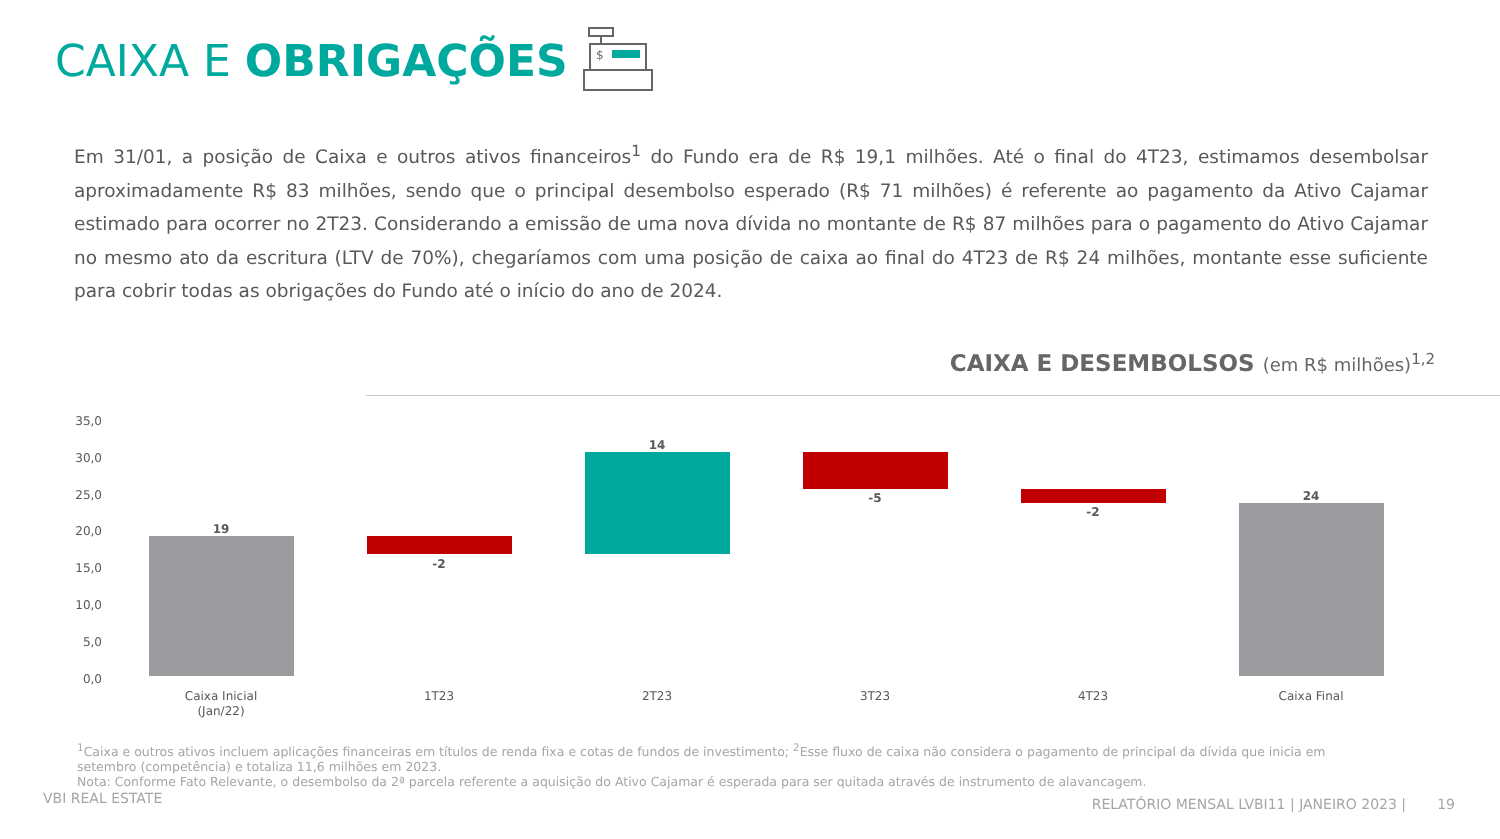CAIXA E OBRIGAÇÕES
$
Em 31/01, a posição de Caixa e outros ativos financeiros<sup>1</sup> do Fundo era de R$ 19,1 milhões. Até o final do 4T23, estimamos desembolsar aproximadamente R$ 83 milhões, sendo que o principal desembolso esperado (R$ 71 milhões) é referente ao pagamento da Ativo Cajamar estimado para ocorrer no 2T23. Considerando a emissão de uma nova dívida no montante de R$ 87 milhões para o pagamento do Ativo Cajamar no mesmo ato da escritura (LTV de 70%), chegaríamos com uma posição de caixa ao final do 4T23 de R$ 24 milhões, montante esse suficiente para cobrir todas as obrigações do Fundo até o início do ano de 2024.
CAIXA E DESEMBOLSOS (em R$ milhões)<sup>1,2</sup>
35,0
30,0
25,0
20,0
15,0
10,0
5,0
0,0
19
-2
14
-5
-2
24
Caixa Inicial
(Jan/22)
1T23
2T23
3T23
4T23
Caixa Final
<sup>1</sup> Caixa e outros ativos incluem aplicações financeiras em títulos de renda fixa e cotas de fundos de investimento; <sup>2</sup>Esse fluxo de caixa não considera o pagamento de principal da dívida que inicia em setembro (competência) e totaliza 11,6 milhões em 2023.
Nota: Conforme Fato Relevante, o desembolso da 2ª parcela referente a aquisição do Ativo Cajamar é esperada para ser quitada através de instrumento de alavancagem.
VBI REAL ESTATE
RELATÓRIO MENSAL LVBI11 | JANEIRO 2023 | 19